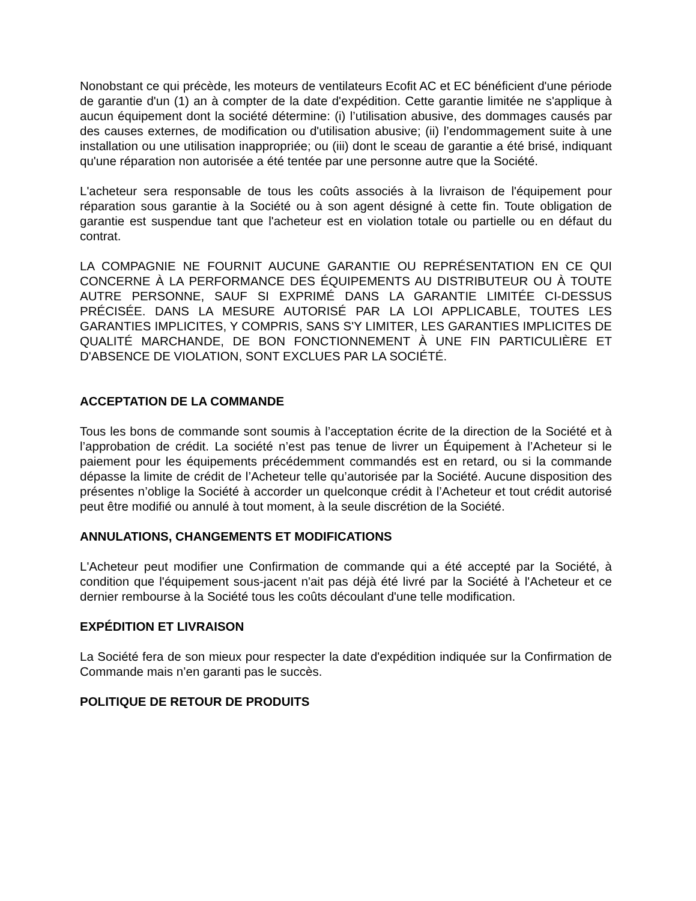Nonobstant ce qui précède, les moteurs de ventilateurs Ecofit AC et EC bénéficient d'une période de garantie d'un (1) an à compter de la date d'expédition. Cette garantie limitée ne s'applique à aucun équipement dont la société détermine: (i) l’utilisation abusive, des dommages causés par des causes externes, de modification ou d'utilisation abusive; (ii) l’endommagement suite à une installation ou une utilisation inappropriée; ou (iii) dont le sceau de garantie a été brisé, indiquant qu'une réparation non autorisée a été tentée par une personne autre que la Société.
L'acheteur sera responsable de tous les coûts associés à la livraison de l'équipement pour réparation sous garantie à la Société ou à son agent désigné à cette fin. Toute obligation de garantie est suspendue tant que l'acheteur est en violation totale ou partielle ou en défaut du contrat.
LA COMPAGNIE NE FOURNIT AUCUNE GARANTIE OU REPRÉSENTATION EN CE QUI CONCERNE À LA PERFORMANCE DES ÉQUIPEMENTS AU DISTRIBUTEUR OU À TOUTE AUTRE PERSONNE, SAUF SI EXPRIMÉ DANS LA GARANTIE LIMITÉE CI-DESSUS PRÉCISÉE. DANS LA MESURE AUTORISÉ PAR LA LOI APPLICABLE, TOUTES LES GARANTIES IMPLICITES, Y COMPRIS, SANS S'Y LIMITER, LES GARANTIES IMPLICITES DE QUALITÉ MARCHANDE, DE BON FONCTIONNEMENT À UNE FIN PARTICULIÈRE ET D'ABSENCE DE VIOLATION, SONT EXCLUES PAR LA SOCIÉTÉ.
ACCEPTATION DE LA COMMANDE
Tous les bons de commande sont soumis à l’acceptation écrite de la direction de la Société et à l’approbation de crédit. La société n’est pas tenue de livrer un Équipement à l’Acheteur si le paiement pour les équipements précédemment commandés est en retard, ou si la commande dépasse la limite de crédit de l’Acheteur telle qu’autorisée par la Société. Aucune disposition des présentes n’oblige la Société à accorder un quelconque crédit à l’Acheteur et tout crédit autorisé peut être modifié ou annulé à tout moment, à la seule discrétion de la Société.
ANNULATIONS, CHANGEMENTS ET MODIFICATIONS
L'Acheteur peut modifier une Confirmation de commande qui a été accepté par la Société, à condition que l'équipement sous-jacent n'ait pas déjà été livré par la Société à l'Acheteur et ce dernier rembourse à la Société tous les coûts découlant d'une telle modification.
EXPÉDITION ET LIVRAISON
La Société fera de son mieux pour respecter la date d'expédition indiquée sur la Confirmation de Commande mais n’en garanti pas le succès.
POLITIQUE DE RETOUR DE PRODUITS